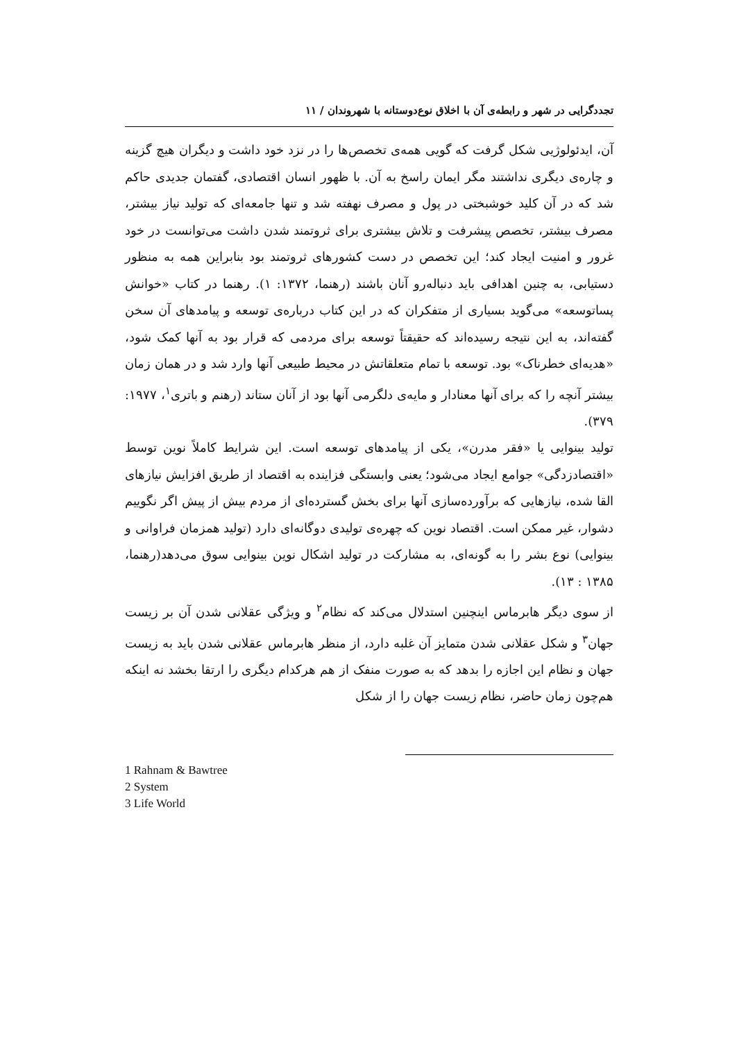تجددگرایی در شهر و رابطه‌ی آن با اخلاق نوع‌دوستانه با شهروندان / ۱۱
آن، ایدئولوژیی شکل گرفت که گویی همه‌ی تخصص‌ها را در نزد خود داشت و دیگران هیچ گزینه و چاره‌ی دیگری نداشتند مگر ایمان راسخ به آن. با ظهور انسان اقتصادی، گفتمان جدیدی حاکم شد که در آن کلید خوشبختی در پول و مصرف نهفته شد و تنها جامعه‌ای که تولید نیاز بیشتر، مصرف بیشتر، تخصص پیشرفت و تلاش بیشتری برای ثروتمند شدن داشت می‌توانست در خود غرور و امنیت ایجاد کند؛ این تخصص در دست کشورهای ثروتمند بود بنابراین همه به منظور دستیابی، به چنین اهدافی باید دنباله‌رو آنان باشند (رهنما، ۱۳۷۲: ۱). رهنما در کتاب «خوانش پساتوسعه» می‌گوید بسیاری از متفکران که در این کتاب درباره‌ی توسعه و پیامدهای آن سخن گفته‌اند، به این نتیجه رسیده‌اند که حقیقتاً توسعه برای مردمی که قرار بود به آنها کمک شود، «هدیه‌ای خطرناک» بود. توسعه با تمام متعلقاتش در محیط طبیعی آنها وارد شد و در همان زمان بیشتر آنچه را که برای آنها معنادار و مایه‌ی دلگرمی آنها بود از آنان ستاند (رهنم و باتری<sup>۱</sup>، ۱۹۷۷: ۳۷۹).
تولید بینوایی یا «فقر مدرن»، یکی از پیامدهای توسعه است. این شرایط کاملاً نوین توسط «اقتصادزدگی» جوامع ایجاد می‌شود؛ یعنی وابستگی فزاینده به اقتصاد از طریق افزایش نیازهای القا شده، نیازهایی که برآورده‌سازی آنها برای بخش گسترده‌ای از مردم بیش از پیش اگر نگوییم دشوار، غیر ممکن است. اقتصاد نوین که چهره‌ی تولیدی دوگانه‌ای دارد (تولید همزمان فراوانی و بینوایی) نوع بشر را به گونه‌ای، به مشارکت در تولید اشکال نوین بینوایی سوق می‌دهد(رهنما، ۱۳۸۵ : ۱۳).
از سوی دیگر هابرماس اینچنین استدلال می‌کند که نظام<sup>۲</sup> و ویژگی عقلانی شدن آن بر زیست جهان<sup>۳</sup> و شکل عقلانی شدن متمایز آن غلبه دارد، از منظر هابرماس عقلانی شدن باید به زیست جهان و نظام این اجازه را بدهد که به صورت منفک از هم هرکدام دیگری را ارتقا بخشد نه اینکه هم‌چون زمان حاضر، نظام زیست جهان را از شکل
1 Rahnam & Bawtree
2 System
3 Life World